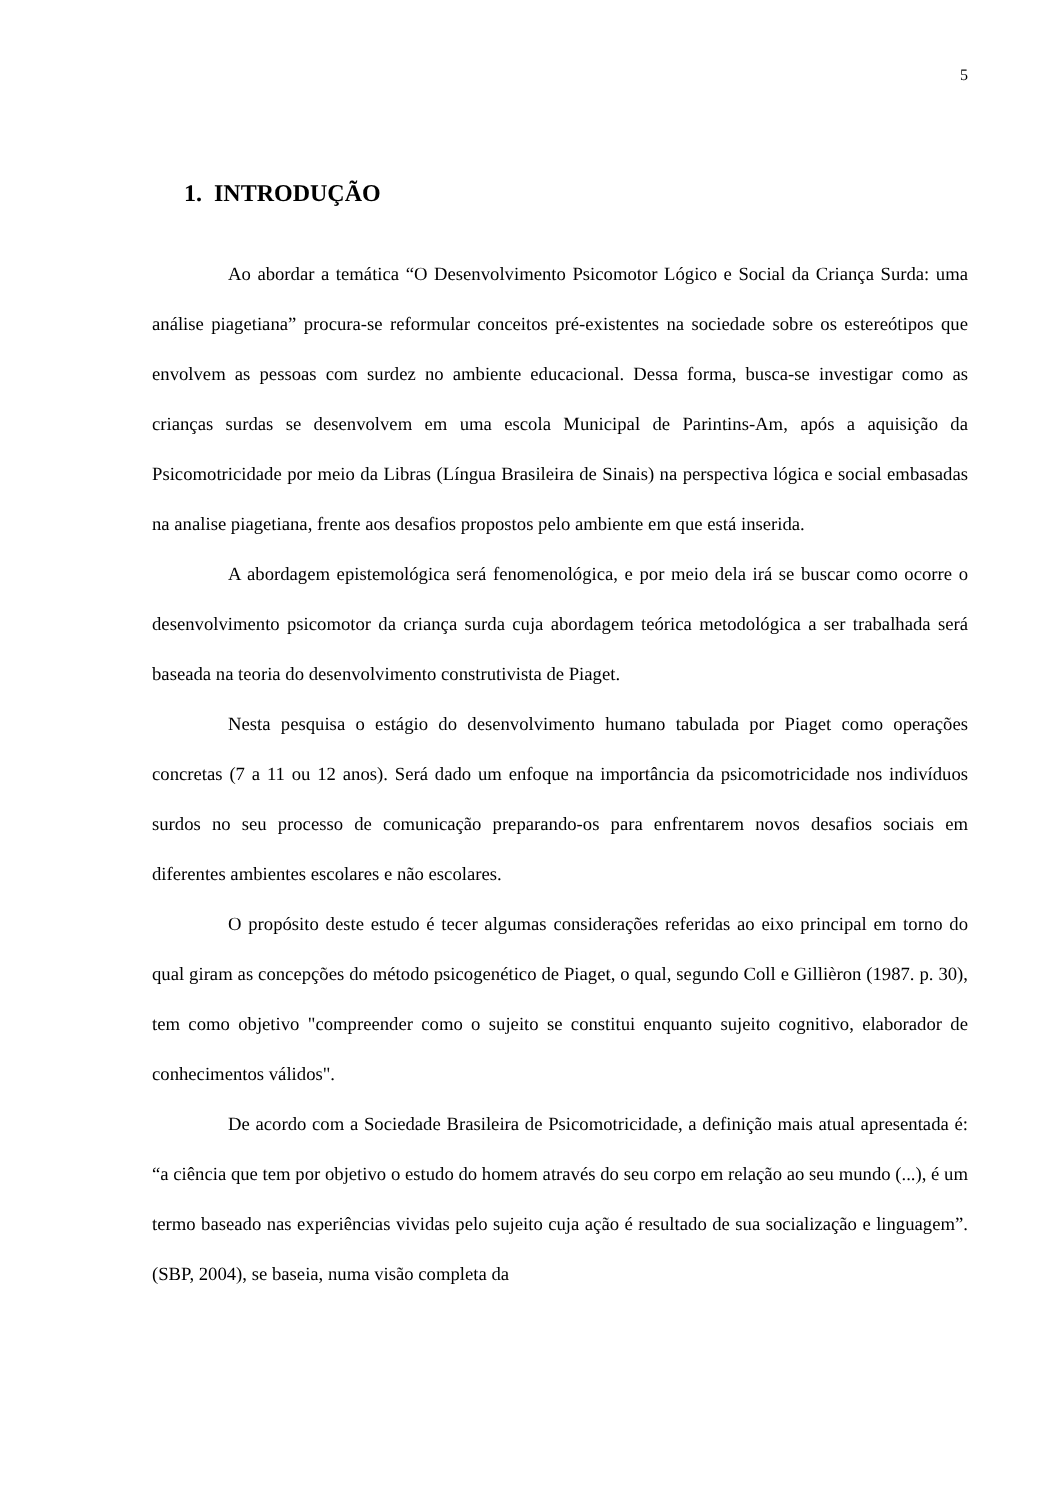5
1. INTRODUÇÃO
Ao abordar a temática “O Desenvolvimento Psicomotor Lógico e Social da Criança Surda: uma análise piagetiana” procura-se reformular conceitos pré-existentes na sociedade sobre os estereótipos que envolvem as pessoas com surdez no ambiente educacional. Dessa forma, busca-se investigar como as crianças surdas se desenvolvem em uma escola Municipal de Parintins-Am, após a aquisição da Psicomotricidade por meio da Libras (Língua Brasileira de Sinais) na perspectiva lógica e social embasadas na analise piagetiana, frente aos desafios propostos pelo ambiente em que está inserida.
A abordagem epistemológica será fenomenológica, e por meio dela irá se buscar como ocorre o desenvolvimento psicomotor da criança surda cuja abordagem teórica metodológica a ser trabalhada será baseada na teoria do desenvolvimento construtivista de Piaget.
Nesta pesquisa o estágio do desenvolvimento humano tabulada por Piaget como operações concretas (7 a 11 ou 12 anos). Será dado um enfoque na importância da psicomotricidade nos indivíduos surdos no seu processo de comunicação preparando-os para enfrentarem novos desafios sociais em diferentes ambientes escolares e não escolares.
O propósito deste estudo é tecer algumas considerações referidas ao eixo principal em torno do qual giram as concepções do método psicogenético de Piaget, o qual, segundo Coll e Gillièron (1987. p. 30), tem como objetivo "compreender como o sujeito se constitui enquanto sujeito cognitivo, elaborador de conhecimentos válidos".
De acordo com a Sociedade Brasileira de Psicomotricidade, a definição mais atual apresentada é: “a ciência que tem por objetivo o estudo do homem através do seu corpo em relação ao seu mundo (...), é um termo baseado nas experiências vividas pelo sujeito cuja ação é resultado de sua socialização e linguagem”. (SBP, 2004), se baseia, numa visão completa da